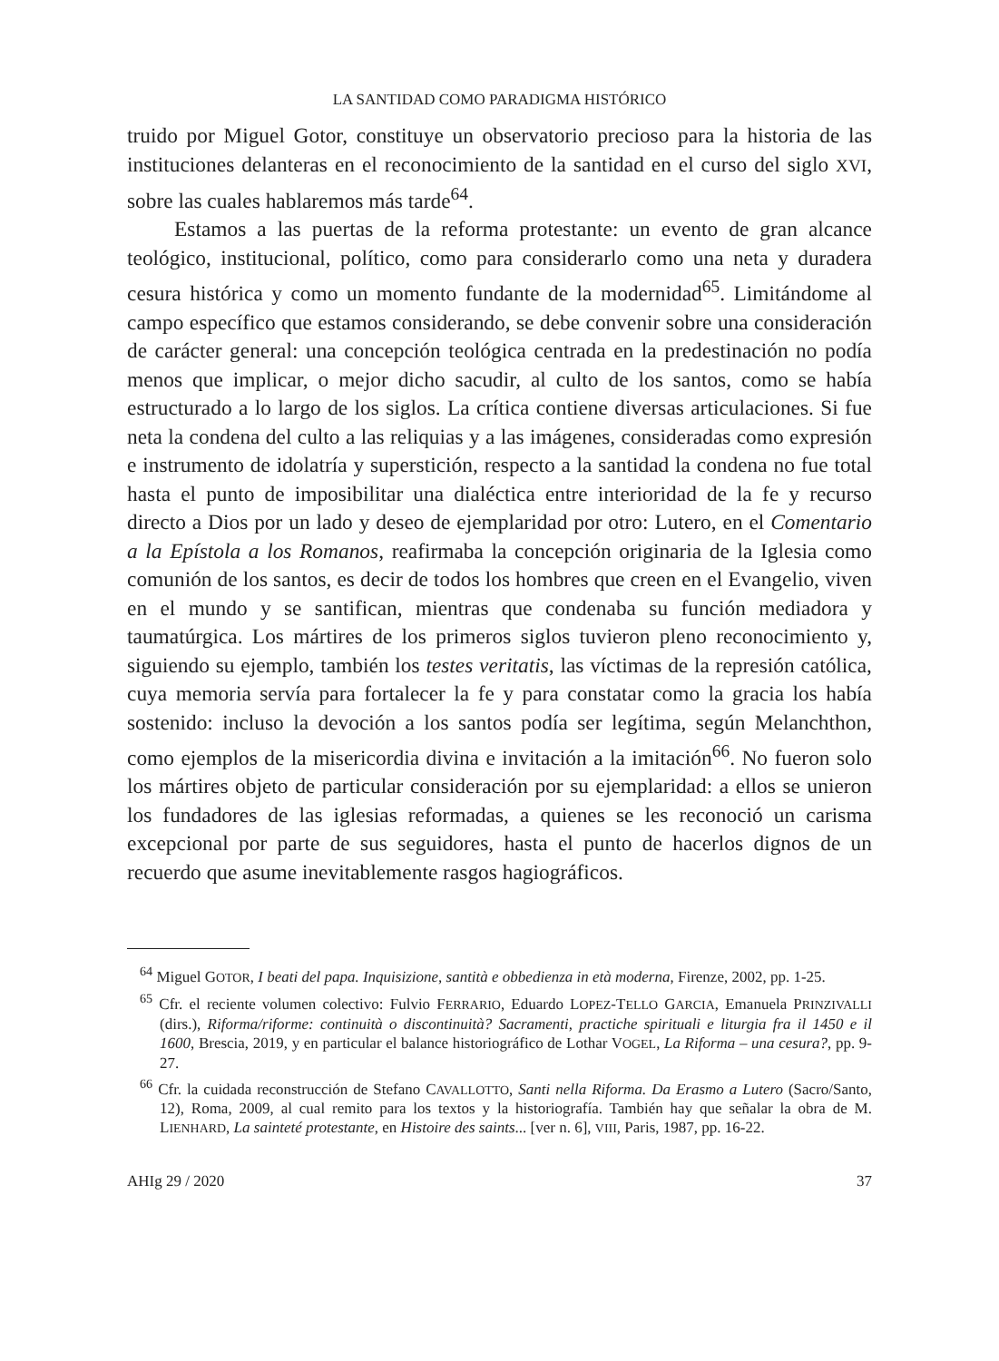LA SANTIDAD COMO PARADIGMA HISTÓRICO
truido por Miguel Gotor, constituye un observatorio precioso para la historia de las instituciones delanteras en el reconocimiento de la santidad en el curso del siglo XVI, sobre las cuales hablaremos más tarde<sup>64</sup>.
Estamos a las puertas de la reforma protestante: un evento de gran alcance teológico, institucional, político, como para considerarlo como una neta y duradera cesura histórica y como un momento fundante de la modernidad<sup>65</sup>. Limitándome al campo específico que estamos considerando, se debe convenir sobre una consideración de carácter general: una concepción teológica centrada en la predestinación no podía menos que implicar, o mejor dicho sacudir, al culto de los santos, como se había estructurado a lo largo de los siglos. La crítica contiene diversas articulaciones. Si fue neta la condena del culto a las reliquias y a las imágenes, consideradas como expresión e instrumento de idolatría y superstición, respecto a la santidad la condena no fue total hasta el punto de imposibilitar una dialéctica entre interioridad de la fe y recurso directo a Dios por un lado y deseo de ejemplaridad por otro: Lutero, en el Comentario a la Epístola a los Romanos, reafirmaba la concepción originaria de la Iglesia como comunión de los santos, es decir de todos los hombres que creen en el Evangelio, viven en el mundo y se santifican, mientras que condenaba su función mediadora y taumatúrgica. Los mártires de los primeros siglos tuvieron pleno reconocimiento y, siguiendo su ejemplo, también los testes veritatis, las víctimas de la represión católica, cuya memoria servía para fortalecer la fe y para constatar como la gracia los había sostenido: incluso la devoción a los santos podía ser legítima, según Melanchthon, como ejemplos de la misericordia divina e invitación a la imitación<sup>66</sup>. No fueron solo los mártires objeto de particular consideración por su ejemplaridad: a ellos se unieron los fundadores de las iglesias reformadas, a quienes se les reconoció un carisma excepcional por parte de sus seguidores, hasta el punto de hacerlos dignos de un recuerdo que asume inevitablemente rasgos hagiográficos.
<sup>64</sup> Miguel GOTOR, I beati del papa. Inquisizione, santità e obbedienza in età moderna, Firenze, 2002, pp. 1-25.
<sup>65</sup> Cfr. el reciente volumen colectivo: Fulvio FERRARIO, Eduardo LOPEZ-TELLO GARCIA, Emanuela PRINZIVALLI (dirs.), Riforma/riforme: continuità o discontinuità? Sacramenti, practiche spirituali e liturgia fra il 1450 e il 1600, Brescia, 2019, y en particular el balance historiográfico de Lothar VOGEL, La Riforma – una cesura?, pp. 9-27.
<sup>66</sup> Cfr. la cuidada reconstrucción de Stefano CAVALLOTTO, Santi nella Riforma. Da Erasmo a Lutero (Sacro/Santo, 12), Roma, 2009, al cual remito para los textos y la historiografía. También hay que señalar la obra de M. LIENHARD, La sainteté protestante, en Histoire des saints... [ver n. 6], VIII, Paris, 1987, pp. 16-22.
AHIg 29 / 2020 37